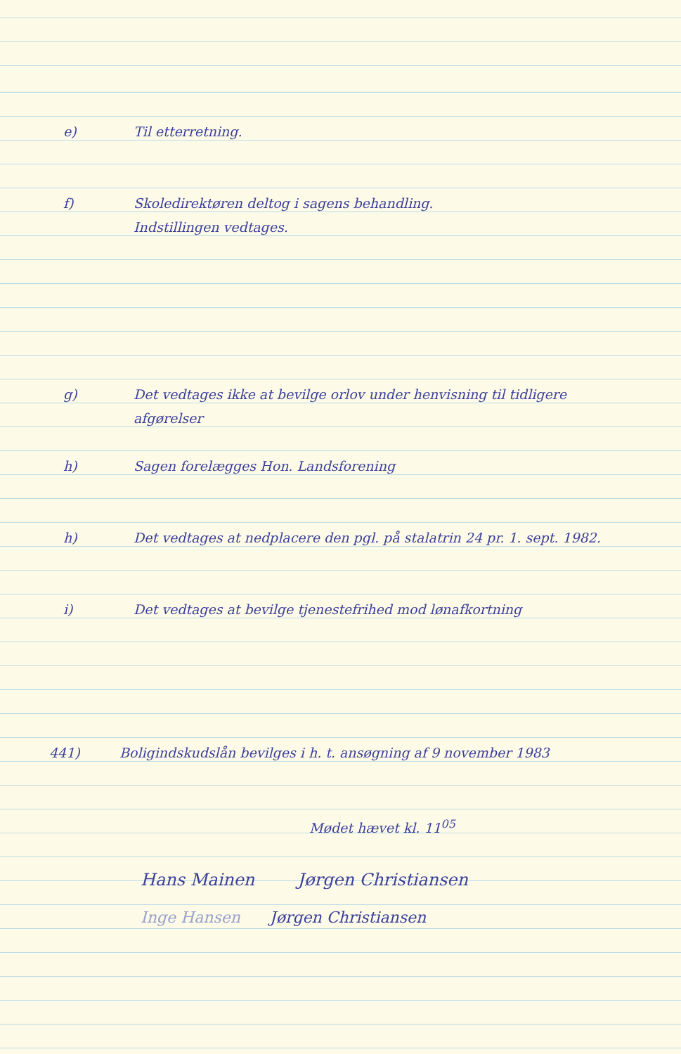e) Til etterretning.
f) Skoledirektøren deltog i sagens behandling.
Indstillingen vedtages.
g) Det vedtages ikke at bevilge orlov under henvisning til tidligere afgørelser
h) Sagen forelægges Hon. Landsforening
h) Det vedtages at nedplacere den pgl. på stalatrin 24 pr. 1. sept. 1982.
i) Det vedtages at bevilge tjenestefrihed mod lønafkortning
441) Boligindskudslån bevilges i h. t. ansøgning af 9 november 1983
Mødet hævet kl. 11<sup>05</sup>
Hans Mainen Jørgen Christiansen
Inge Hansen Jørgen Christiansen